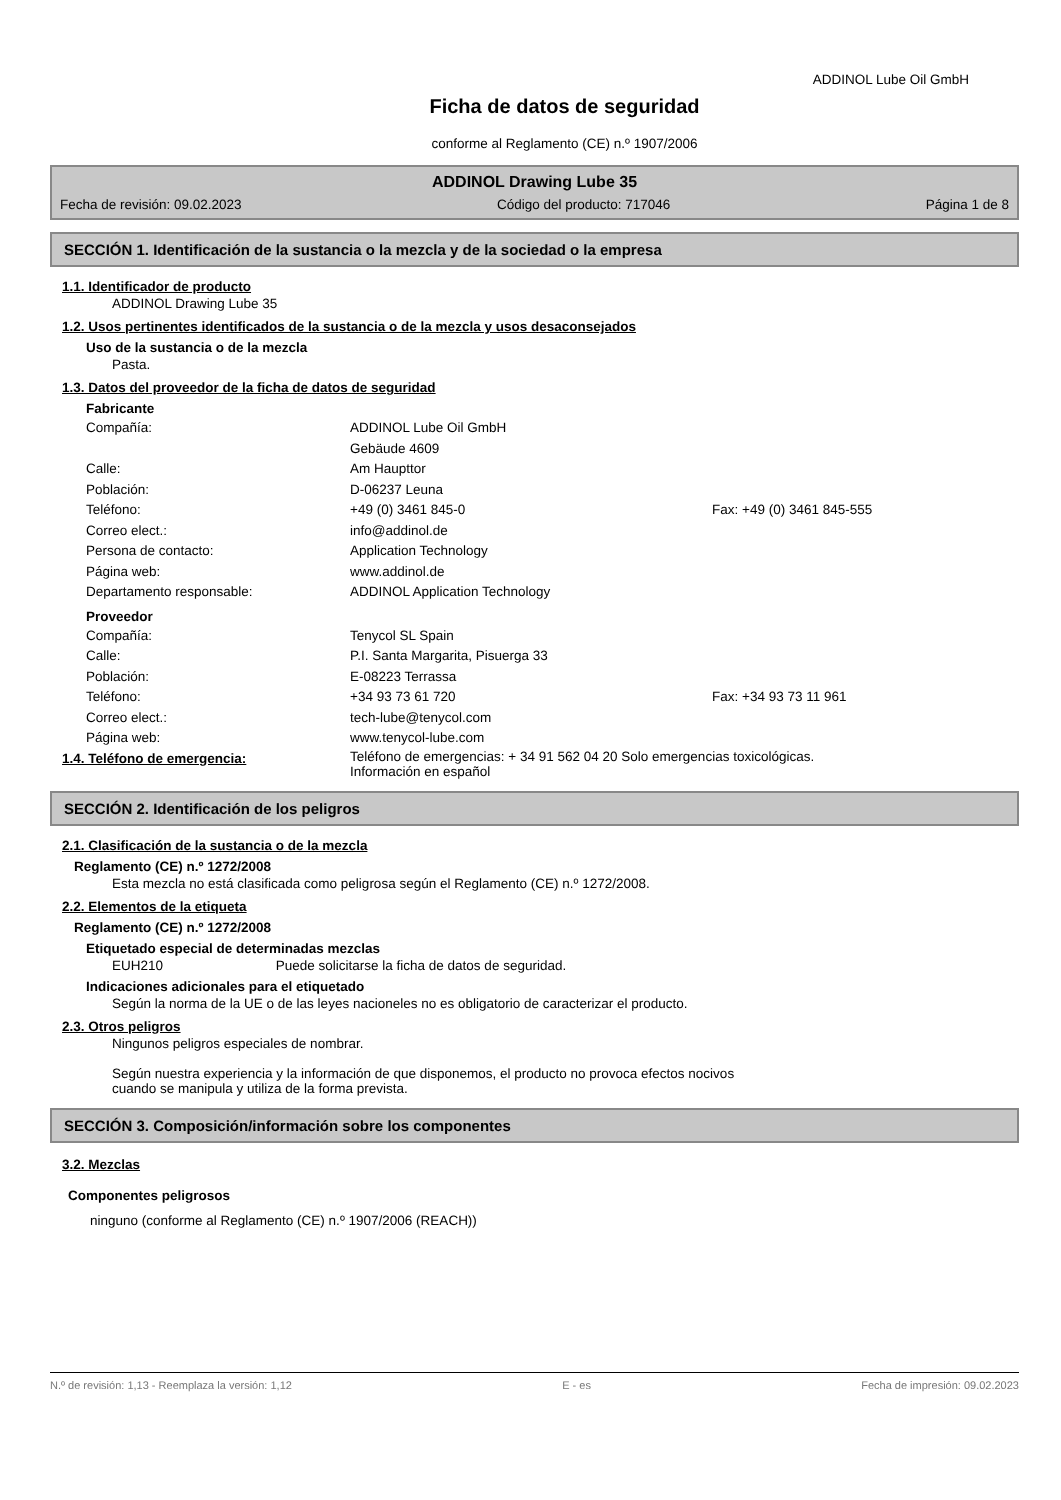ADDINOL Lube Oil GmbH
Ficha de datos de seguridad
conforme al Reglamento (CE) n.º 1907/2006
ADDINOL Drawing Lube 35
Fecha de revisión: 09.02.2023 Código del producto: 717046 Página 1 de 8
SECCIÓN 1. Identificación de la sustancia o la mezcla y de la sociedad o la empresa
1.1. Identificador de producto
ADDINOL Drawing Lube 35
1.2. Usos pertinentes identificados de la sustancia o de la mezcla y usos desaconsejados
Uso de la sustancia o de la mezcla
Pasta.
1.3. Datos del proveedor de la ficha de datos de seguridad
Fabricante
Compañía: ADDINOL Lube Oil GmbH Gebäude 4609 Calle: Am Haupttor Población: D-06237 Leuna Teléfono: +49 (0) 3461 845-0 Fax: +49 (0) 3461 845-555 Correo elect.: info@addinol.de Persona de contacto: Application Technology Página web: www.addinol.de Departamento responsable: ADDINOL Application Technology
Proveedor
Compañía: Tenycol SL Spain Calle: P.I. Santa Margarita, Pisuerga 33 Población: E-08223 Terrassa Teléfono: +34 93 73 61 720 Fax: +34 93 73 11 961 Correo elect.: tech-lube@tenycol.com Página web: www.tenycol-lube.com
1.4. Teléfono de emergencia: Teléfono de emergencias: + 34 91 562 04 20 Solo emergencias toxicológicas.
Información en español
SECCIÓN 2. Identificación de los peligros
2.1. Clasificación de la sustancia o de la mezcla
Reglamento (CE) n.º 1272/2008
Esta mezcla no está clasificada como peligrosa según el Reglamento (CE) n.º 1272/2008.
2.2. Elementos de la etiqueta
Reglamento (CE) n.º 1272/2008
Etiquetado especial de determinadas mezclas
EUH210 Puede solicitarse la ficha de datos de seguridad.
Indicaciones adicionales para el etiquetado
Según la norma de la UE o de las leyes nacioneles no es obligatorio de caracterizar el producto.
2.3. Otros peligros
Ningunos peligros especiales de nombrar.
Según nuestra experiencia y la información de que disponemos, el producto no provoca efectos nocivos
cuando se manipula y utiliza de la forma prevista.
SECCIÓN 3. Composición/información sobre los componentes
3.2. Mezclas
Componentes peligrosos
ninguno (conforme al Reglamento (CE) n.º 1907/2006 (REACH))
N.º de revisión: 1,13 - Reemplaza la versión: 1,12 E - es Fecha de impresión: 09.02.2023